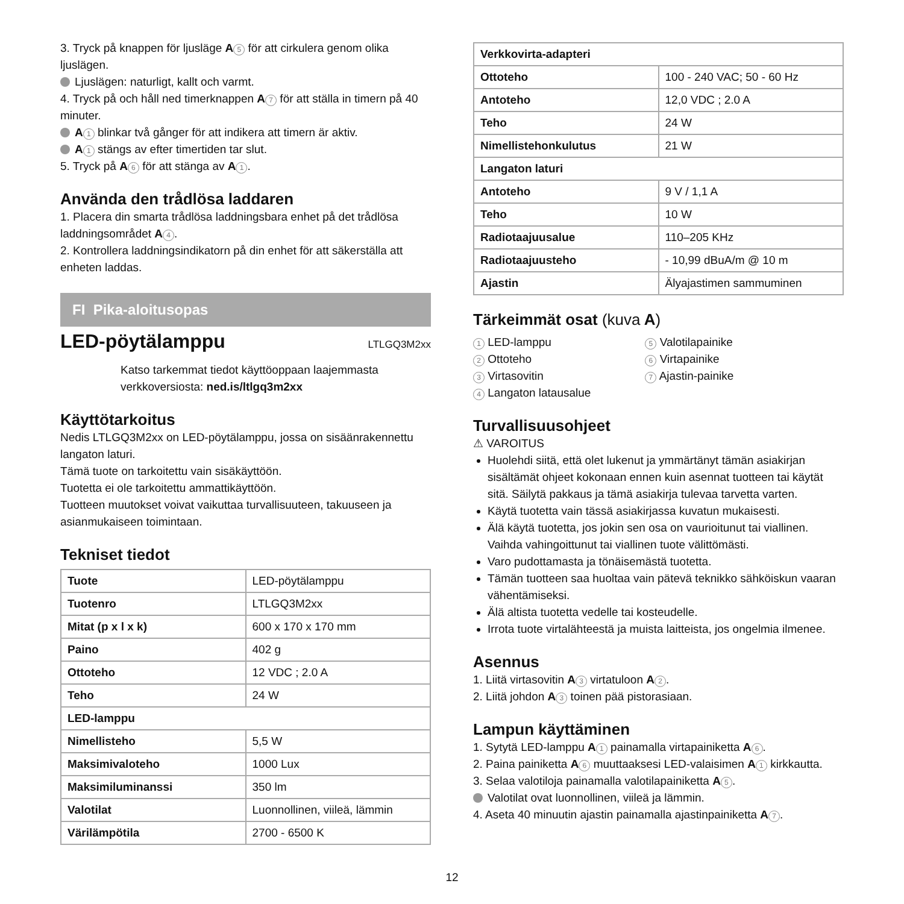3. Tryck på knappen för ljusläge A 5 för att cirkulera genom olika ljuslägen.
Ljuslägen: naturligt, kallt och varmt.
4. Tryck på och håll ned timerknappen A 7 för att ställa in timern på 40 minuter.
A 1 blinkar två gånger för att indikera att timern är aktiv.
A 1 stängs av efter timertiden tar slut.
5. Tryck på A 6 för att stänga av A 1.
Använda den trådlösa laddaren
1. Placera din smarta trådlösa laddningsbara enhet på det trådlösa laddningsområdet A 4.
2. Kontrollera laddningsindikatorn på din enhet för att säkerställa att enheten laddas.
FI Pika-aloitusopas
LED-pöytälamppu LTLGQ3M2xx
Katso tarkemmat tiedot käyttöoppaan laajemmasta verkkoversiosta: ned.is/ltlgq3m2xx
Käyttötarkoitus
Nedis LTLGQ3M2xx on LED-pöytälamppu, jossa on sisäänrakennettu langaton laturi.
Tämä tuote on tarkoitettu vain sisäkäyttöön.
Tuotetta ei ole tarkoitettu ammattikäyttöön.
Tuotteen muutokset voivat vaikuttaa turvallisuuteen, takuuseen ja asianmukaiseen toimintaan.
Tekniset tiedot
| Tuote | LED-pöytälamppu |
| Tuotenro | LTLGQ3M2xx |
| Mitat (p x l x k) | 600 x 170 x 170 mm |
| Paino | 402 g |
| Ottoteho | 12 VDC ; 2.0 A |
| Teho | 24 W |
| LED-lamppu | |
| Nimellisteho | 5,5 W |
| Maksimivaloteho | 1000 Lux |
| Maksimiluminanssi | 350 lm |
| Valotilat | Luonnollinen, viileä, lämmin |
| Värilämpötila | 2700 - 6500 K |
| Verkkovirta-adapteri | |
| Ottoteho | 100 - 240 VAC; 50 - 60 Hz |
| Antoteho | 12,0 VDC ; 2.0 A |
| Teho | 24 W |
| Nimellistehonkulutus | 21 W |
| Langaton laturi | |
| Antoteho | 9 V / 1,1 A |
| Teho | 10 W |
| Radiotaajuusalue | 110–205 KHz |
| Radiotaajuusteho | - 10,99 dBuA/m @ 10 m |
| Ajastin | Älyajastimen sammuminen |
Tärkeimmät osat (kuva A)
1 LED-lamppu
2 Ottoteho
3 Virtasovitin
4 Langaton latausalue
5 Valotilapainike
6 Virtapainike
7 Ajastin-painike
Turvallisuusohjeet
⚠ VAROITUS
Huolehdi siitä, että olet lukenut ja ymmärtänyt tämän asiakirjan sisältämät ohjeet kokonaan ennen kuin asennat tuotteen tai käytät sitä. Säilytä pakkaus ja tämä asiakirja tulevaa tarvetta varten.
Käytä tuotetta vain tässä asiakirjassa kuvatun mukaisesti.
Älä käytä tuotetta, jos jokin sen osa on vaurioitunut tai viallinen. Vaihda vahingoittunut tai viallinen tuote välittömästi.
Varo pudottamasta ja tönäisemästä tuotetta.
Tämän tuotteen saa huoltaa vain pätevä teknikko sähköiskun vaaran vähentämiseksi.
Älä altista tuotetta vedelle tai kosteudelle.
Irrota tuote virtalähteestä ja muista laitteista, jos ongelmia ilmenee.
Asennus
1. Liitä virtasovitin A 3 virtatuloon A 2.
2. Liitä johdon A 3 toinen pää pistorasiaan.
Lampun käyttäminen
1. Sytytä LED-lamppu A 1 painamalla virtapainiketta A 6.
2. Paina painiketta A 6 muuttaaksesi LED-valaisimen A 1 kirkkautta.
3. Selaa valotiloja painamalla valotilapainiketta A 5.
Valotilat ovat luonnollinen, viileä ja lämmin.
4. Aseta 40 minuutin ajastin painamalla ajastinpainiketta A 7.
12